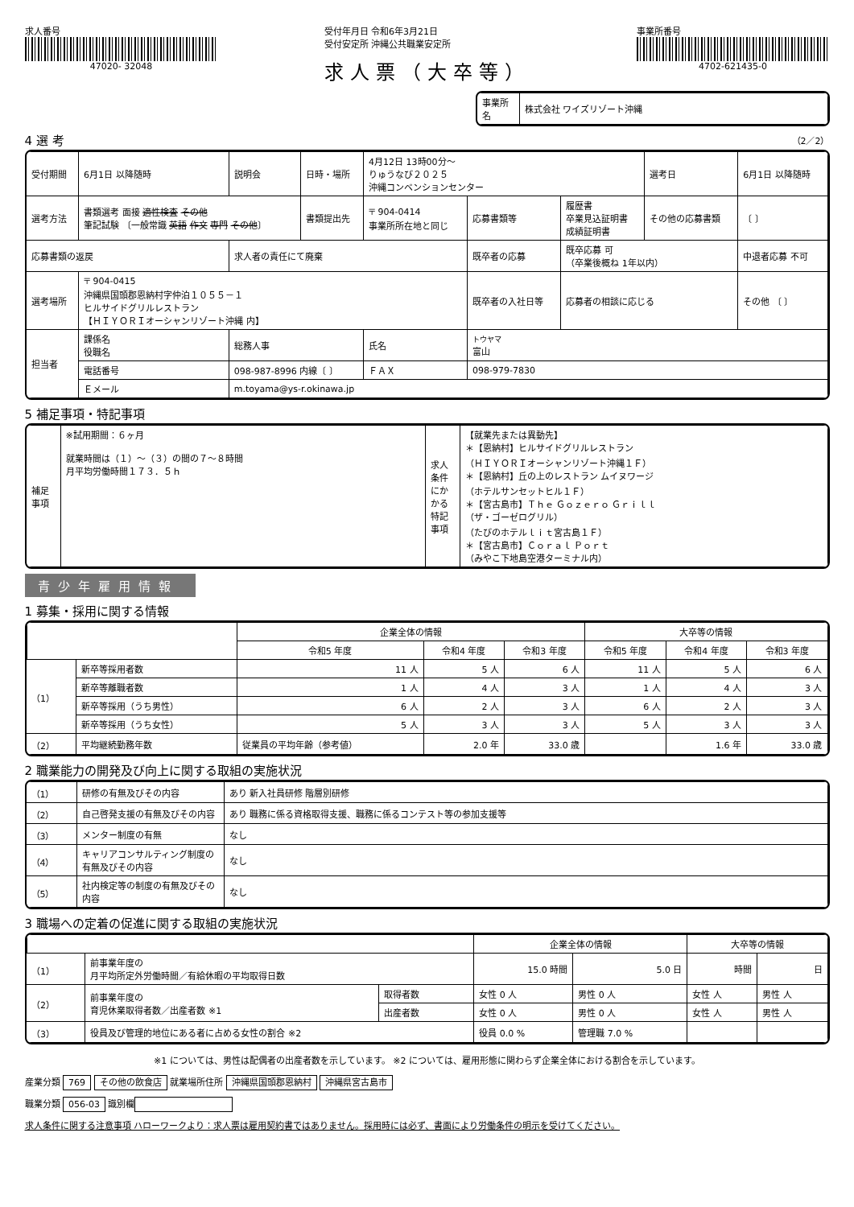求人番号
47020- 32048
受付年月日 令和6年3月21日
受付安定所 沖縄公共職業安定所
求人票（大卒等）
事業所番号
4702-621435-0
| 事業所名 | 株式会社 ワイズリゾート沖縄 |
4 選 考 （2／2）
| 受付期間 | 6月1日 以降随時 | 説明会 | 日時・場所 | 4月12日 13時00分～ りゅうなび２０２５ 沖縄コンベンションセンター | | | 選考日 | 6月1日 以降随時 |
| 選考方法 | 書類選考 面接 適性検査 その他 筆記試験 〔一般常識 英語 作文 専門 その他 〕 | | 書類提出先 | 〒 904-0414 事業所所在地と同じ | 応募書類等 | 履歴書 卒業見込証明書 成績証明書 | その他の応募書類 | 〔 〕 |
| 応募書類の返戻 | | 求人者の責任にて廃棄 | | | 既卒者の応募 | 既卒応募 可 （卒業後概ね 1年以内） | | 中退者応募 不可 |
| 選考場所 | 〒 904-0415 沖縄県国頭郡恩納村字仲泊１０５５－１ ヒルサイドグリルレストラン 【ＨＩＹＯＲＩオーシャンリゾート沖縄 内】 | | | | 既卒者の入社日等 | 応募者の相談に応じる | | その他 〔 〕 |
| 担当者 | 課係名 役職名 | 総務人事 | | 氏名 | トウヤマ 富山 | | | |
| | 電話番号 | 098-987-8996 内線〔 〕 | | ＦＡＸ | 098-979-7830 | | | |
| | Ｅメール | m.toyama@ys-r.okinawa.jp | | | | | | |
5 補足事項・特記事項
| 補足事項 | ※試用期間：６ヶ月 就業時間は（１）～（３）の間の７～８時間 月平均労働時間１７３．５ｈ | 求人条件にかかる特記事項 | 【就業先または異動先】 ＊【恩納村】ヒルサイドグリルレストラン （ＨＩＹＯＲＩオーシャンリゾート沖縄１Ｆ） ＊【恩納村】丘の上のレストラン ムイヌワージ （ホテルサンセットヒル１Ｆ） ＊【宮古島市】Ｔｈｅ Ｇｏｚｅｒｏ Ｇｒｉｌｌ （ザ・ゴーゼログリル） （たびのホテルｌｉｔ宮古島１Ｆ） ＊【宮古島市】Ｃｏｒａｌ Ｐｏｒｔ （みやこ下地島空港ターミナル内） |
青少年雇用情報
1 募集・採用に関する情報
| | | 企業全体の情報 | | | 大卒等の情報 | | |
| --- | --- | --- | --- | --- | --- | --- | --- |
| | | 令和5 年度 | 令和4 年度 | 令和3 年度 | 令和5 年度 | 令和4 年度 | 令和3 年度 |
| （1） | 新卒等採用者数 | 11 人 | 5 人 | 6 人 | 11 人 | 5 人 | 6 人 |
| | 新卒等離職者数 | 1 人 | 4 人 | 3 人 | 1 人 | 4 人 | 3 人 |
| | 新卒等採用（うち男性） | 6 人 | 2 人 | 3 人 | 6 人 | 2 人 | 3 人 |
| | 新卒等採用（うち女性） | 5 人 | 3 人 | 3 人 | 5 人 | 3 人 | 3 人 |
| （2） | 平均継続勤務年数 | 従業員の平均年齢（参考値） | 2.0 年 | 33.0 歳 | | 1.6 年 | 33.0 歳 |
2 職業能力の開発及び向上に関する取組の実施状況
| （1） | 研修の有無及びその内容 | あり 新入社員研修 階層別研修 |
| （2） | 自己啓発支援の有無及びその内容 | あり 職務に係る資格取得支援、職務に係るコンテスト等の参加支援等 |
| （3） | メンター制度の有無 | なし |
| （4） | キャリアコンサルティング制度の有無及びその内容 | なし |
| （5） | 社内検定等の制度の有無及びその内容 | なし |
3 職場への定着の促進に関する取組の実施状況
| | | | 企業全体の情報 | | 大卒等の情報 | |
| --- | --- | --- | --- | --- | --- | --- |
| （1） | 前事業年度の 月平均所定外労働時間／有給休暇の平均取得日数 | | 15.0 時間 | 5.0 日 | 時間 | 日 |
| （2） | 前事業年度の 育児休業取得者数／出産者数 ※1 | 取得者数 | 女性 0 人 | 男性 0 人 | 女性 人 | 男性 人 |
| | | 出産者数 | 女性 0 人 | 男性 0 人 | 女性 人 | 男性 人 |
| （3） | 役員及び管理的地位にある者に占める女性の割合 ※2 | | 役員 0.0 % | 管理職 7.0 % | | |
※1 については、男性は配偶者の出産者数を示しています。 ※2 については、雇用形態に関わらず企業全体における割合を示しています。
産業分類 769 その他の飲食店 就業場所住所 沖縄県国頭郡恩納村 沖縄県宮古島市
職業分類 056-03 識別欄
求人条件に関する注意事項 ハローワークより：求人票は雇用契約書ではありません。採用時には必ず、書面により労働条件の明示を受けてください。